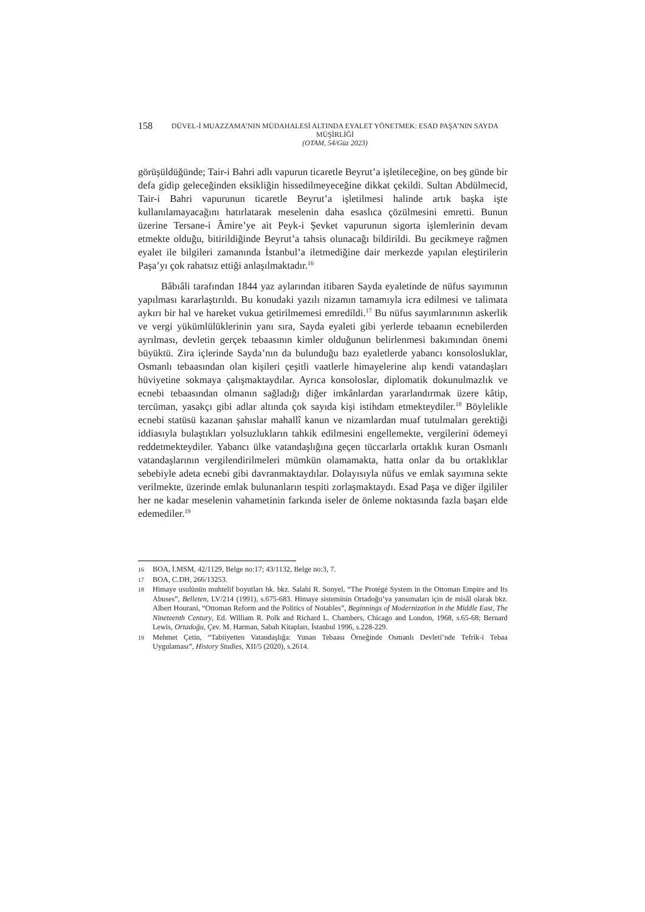158
DÜVEL-İ MUAZZAMA’NIN MÜDAHALESİ ALTINDA EYALET YÖNETMEK: ESAD PAŞA’NIN SAYDA MÜŞİRLİĞİ
(OTAM, 54/Güz 2023)
görüşüldüğünde; Tair-i Bahri adlı vapurun ticaretle Beyrut’a işletileceğine, on beş günde bir defa gidip geleceğinden eksikliğin hissedilmeyeceğine dikkat çekildi. Sultan Abdülmecid, Tair-i Bahri vapurunun ticaretle Beyrut’a işletilmesi halinde artık başka işte kullanılamayacağını hatırlatarak meselenin daha esaslıca çözülmesini emretti. Bunun üzerine Tersane-i Âmire’ye ait Peyk-i Şevket vapurunun sigorta işlemlerinin devam etmekte olduğu, bitirildiğinde Beyrut’a tahsis olunacağı bildirildi. Bu gecikmeye rağmen eyalet ile bilgileri zamanında İstanbul’a iletmediğine dair merkezde yapılan eleştirilerin Paşa’yı çok rahatsız ettiği anlaşılmaktadır.<sup>16</sup>
Bâbıâli tarafından 1844 yaz aylarından itibaren Sayda eyaletinde de nüfus sayımının yapılması kararlaştırıldı. Bu konudaki yazılı nizamın tamamıyla icra edilmesi ve talimata aykırı bir hal ve hareket vukua getirilmemesi emredildi.<sup>17</sup> Bu nüfus sayımlarınının askerlik ve vergi yükümlülüklerinin yanı sıra, Sayda eyaleti gibi yerlerde tebaanın ecnebilerden ayrılması, devletin gerçek tebaasının kimler olduğunun belirlenmesi bakımından önemi büyüktü. Zira içlerinde Sayda’nın da bulunduğu bazı eyaletlerde yabancı konsolosluklar, Osmanlı tebaasından olan kişileri çeşitli vaatlerle himayelerine alıp kendi vatandaşları hüviyetine sokmaya çalışmaktaydılar. Ayrıca konsoloslar, diplomatik dokunulmazlık ve ecnebi tebaasından olmanın sağladığı diğer imkânlardan yararlandırmak üzere kâtip, tercüman, yasakçı gibi adlar altında çok sayıda kişi istihdam etmekteydiler.<sup>18</sup> Böylelikle ecnebi statüsü kazanan şahıslar mahallî kanun ve nizamlardan muaf tutulmaları gerektiği iddiasıyla bulaştıkları yolsuzlukların tahkik edilmesini engellemekte, vergilerini ödemeyi reddetmekteydiler. Yabancı ülke vatandaşlığına geçen tüccarlarla ortaklık kuran Osmanlı vatandaşlarının vergilendirilmeleri mümkün olamamakta, hatta onlar da bu ortaklıklar sebebiyle adeta ecnebi gibi davranmaktaydılar. Dolayısıyla nüfus ve emlak sayımına sekte verilmekte, üzerinde emlak bulunanların tespiti zorlaşmaktaydı. Esad Paşa ve diğer ilgililer her ne kadar meselenin vahametinin farkında iseler de önleme noktasında fazla başarı elde edemediler.<sup>19</sup>
16 BOA, İ.MSM, 42/1129, Belge no:17; 43/1132, Belge no:3, 7.
17 BOA, C.DH, 266/13253.
18 Himaye usulünün muhtelif boyutları hk. bkz. Salahi R. Sonyel, “The Protégé System in the Ottoman Empire and Its Abuses”, Belleten, LV/214 (1991), s.675-683. Himaye sisteminin Ortadoğu’ya yansımaları için de misâl olarak bkz. Albert Hourani, “Ottoman Reform and the Politics of Notables”, Beginnings of Modernization in the Middle East, The Nineteenth Century, Ed. William R. Polk and Richard L. Chambers, Chicago and London, 1968, s.65-68; Bernard Lewis, Ortadoğu, Çev. M. Harman, Sabah Kitapları, İstanbul 1996, s.228-229.
19 Mehmet Çetin, “Tabiiyetten Vatandaşlığa: Yunan Tebaası Örneğinde Osmanlı Devleti’nde Tefrik-i Tebaa Uygulaması”, History Studies, XII/5 (2020), s.2614.